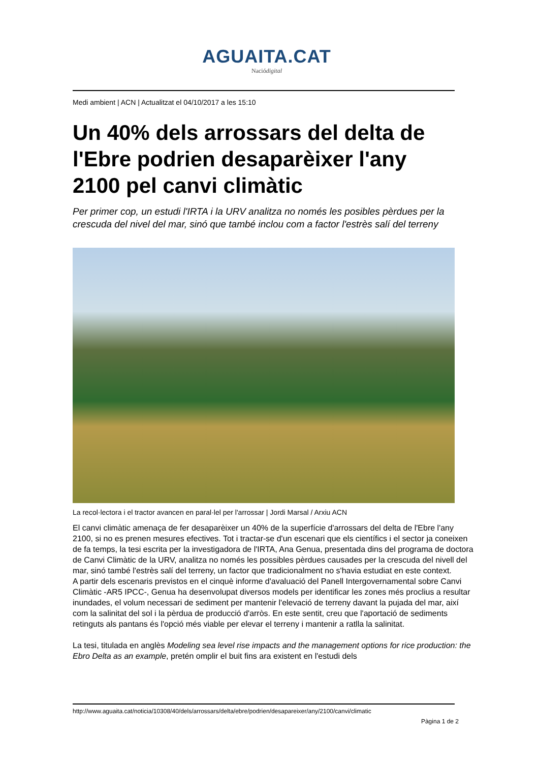AGUAITA.CAT
Naciódigital
Medi ambient | ACN | Actualitzat el 04/10/2017 a les 15:10
Un 40% dels arrossars del delta de l'Ebre podrien desaparèixer l'any 2100 pel canvi climàtic
Per primer cop, un estudi l'IRTA i la URV analitza no només les posibles pèrdues per la crescuda del nivel del mar, sinó que també inclou com a factor l'estrès salí del terreny
La recol·lectora i el tractor avancen en paral·lel per l'arrossar | Jordi Marsal / Arxiu ACN
El canvi climàtic amenaça de fer desaparèixer un 40% de la superfície d'arrossars del delta de l'Ebre l'any 2100, si no es prenen mesures efectives. Tot i tractar-se d'un escenari que els científics i el sector ja coneixen de fa temps, la tesi escrita per la investigadora de l'IRTA, Ana Genua, presentada dins del programa de doctora de Canvi Climàtic de la URV, analitza no només les possibles pèrdues causades per la crescuda del nivell del mar, sinó també l'estrès salí del terreny, un factor que tradicionalment no s'havia estudiat en este context.
A partir dels escenaris previstos en el cinquè informe d'avaluació del Panell Intergovernamental sobre Canvi Climàtic -AR5 IPCC-, Genua ha desenvolupat diversos models per identificar les zones més proclius a resultar inundades, el volum necessari de sediment per mantenir l'elevació de terreny davant la pujada del mar, així com la salinitat del sol i la pèrdua de producció d'arròs. En este sentit, creu que l'aportació de sediments retinguts als pantans és l'opció més viable per elevar el terreny i mantenir a ratlla la salinitat.
La tesi, titulada en anglès Modeling sea level rise impacts and the management options for rice production: the Ebro Delta as an example, pretén omplir el buit fins ara existent en l'estudi dels
http://www.aguaita.cat/noticia/10308/40/dels/arrossars/delta/ebre/podrien/desapareixer/any/2100/canvi/climatic
Pàgina 1 de 2